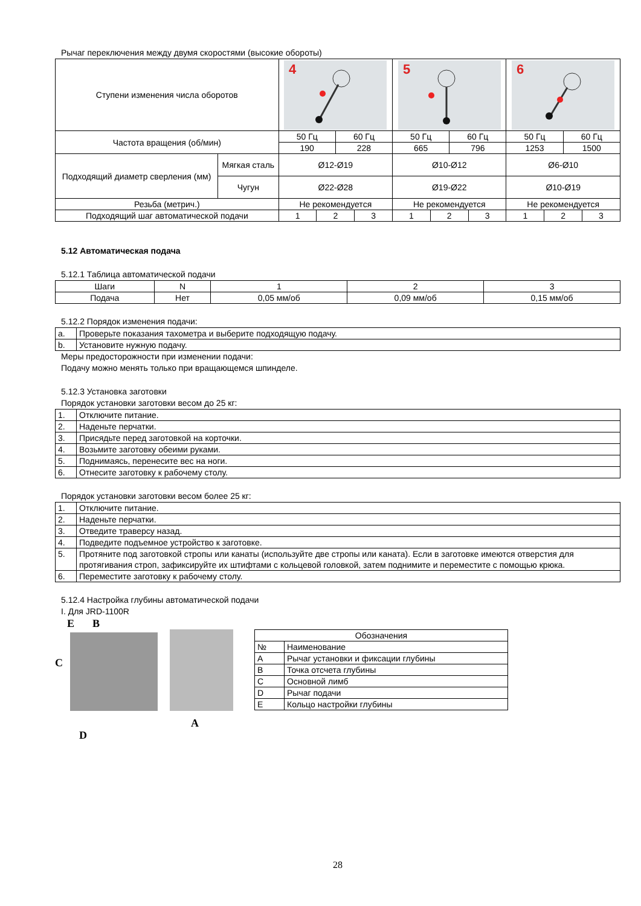Рычаг переключения между двумя скоростями (высокие обороты)
| Ступени изменения числа оборотов | | 4 | | | | 5 | | | | 6 | | | |
| Частота вращения (об/мин) | | 50 Гц | | 60 Гц | | 50 Гц | | 60 Гц | | 50 Гц | | 60 Гц | |
| | | 190 | | 228 | | 665 | | 796 | | 1253 | | 1500 | |
| Подходящий диаметр сверления (мм) | Мягкая сталь | Ø12-Ø19 | | | | Ø10-Ø12 | | | | Ø6-Ø10 | | | |
| | Чугун | Ø22-Ø28 | | | | Ø19-Ø22 | | | | Ø10-Ø19 | | | |
| Резьба (метрич.) | | Не рекомендуется | | | | Не рекомендуется | | | | Не рекомендуется | | | |
| Подходящий шаг автоматической подачи | | 1 | 2 | | 3 | 1 | 2 | | 3 | 1 | 2 | | 3 |
5.12 Автоматическая подача
5.12.1 Таблица автоматической подачи
| Шаги | N | 1 | 2 | 3 |
| Подача | Нет | 0,05 мм/об | 0,09 мм/об | 0,15 мм/об |
5.12.2 Порядок изменения подачи:
| a. | Проверьте показания тахометра и выберите подходящую подачу. |
| b. | Установите нужную подачу. |
Меры предосторожности при изменении подачи:
Подачу можно менять только при вращающемся шпинделе.
5.12.3 Установка заготовки
Порядок установки заготовки весом до 25 кг:
| 1. | Отключите питание. |
| 2. | Наденьте перчатки. |
| 3. | Присядьте перед заготовкой на корточки. |
| 4. | Возьмите заготовку обеими руками. |
| 5. | Поднимаясь, перенесите вес на ноги. |
| 6. | Отнесите заготовку к рабочему столу. |
Порядок установки заготовки весом более 25 кг:
| 1. | Отключите питание. |
| 2. | Наденьте перчатки. |
| 3. | Отведите траверсу назад. |
| 4. | Подведите подъемное устройство к заготовке. |
| 5. | Протяните под заготовкой стропы или канаты (используйте две стропы или каната). Если в заготовке имеются отверстия для протягивания строп, зафиксируйте их штифтами с кольцевой головкой, затем поднимите и переместите с помощью крюка. |
| 6. | Переместите заготовку к рабочему столу. |
5.12.4 Настройка глубины автоматической подачи
I. Для JRD-1100R
E B
C
D
A
| Обозначения | |
| № | Наименование |
| A | Рычаг установки и фиксации глубины |
| B | Точка отсчета глубины |
| C | Основной лимб |
| D | Рычаг подачи |
| E | Кольцо настройки глубины |
28